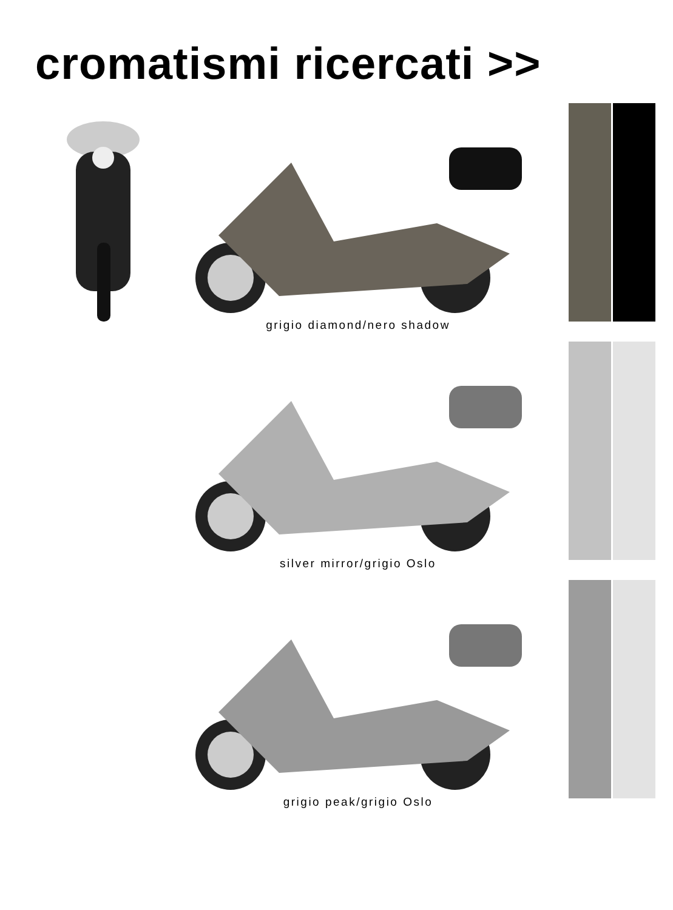cromatismi ricercati >>
grigio diamond/nero shadow
silver mirror/grigio Oslo
grigio peak/grigio Oslo